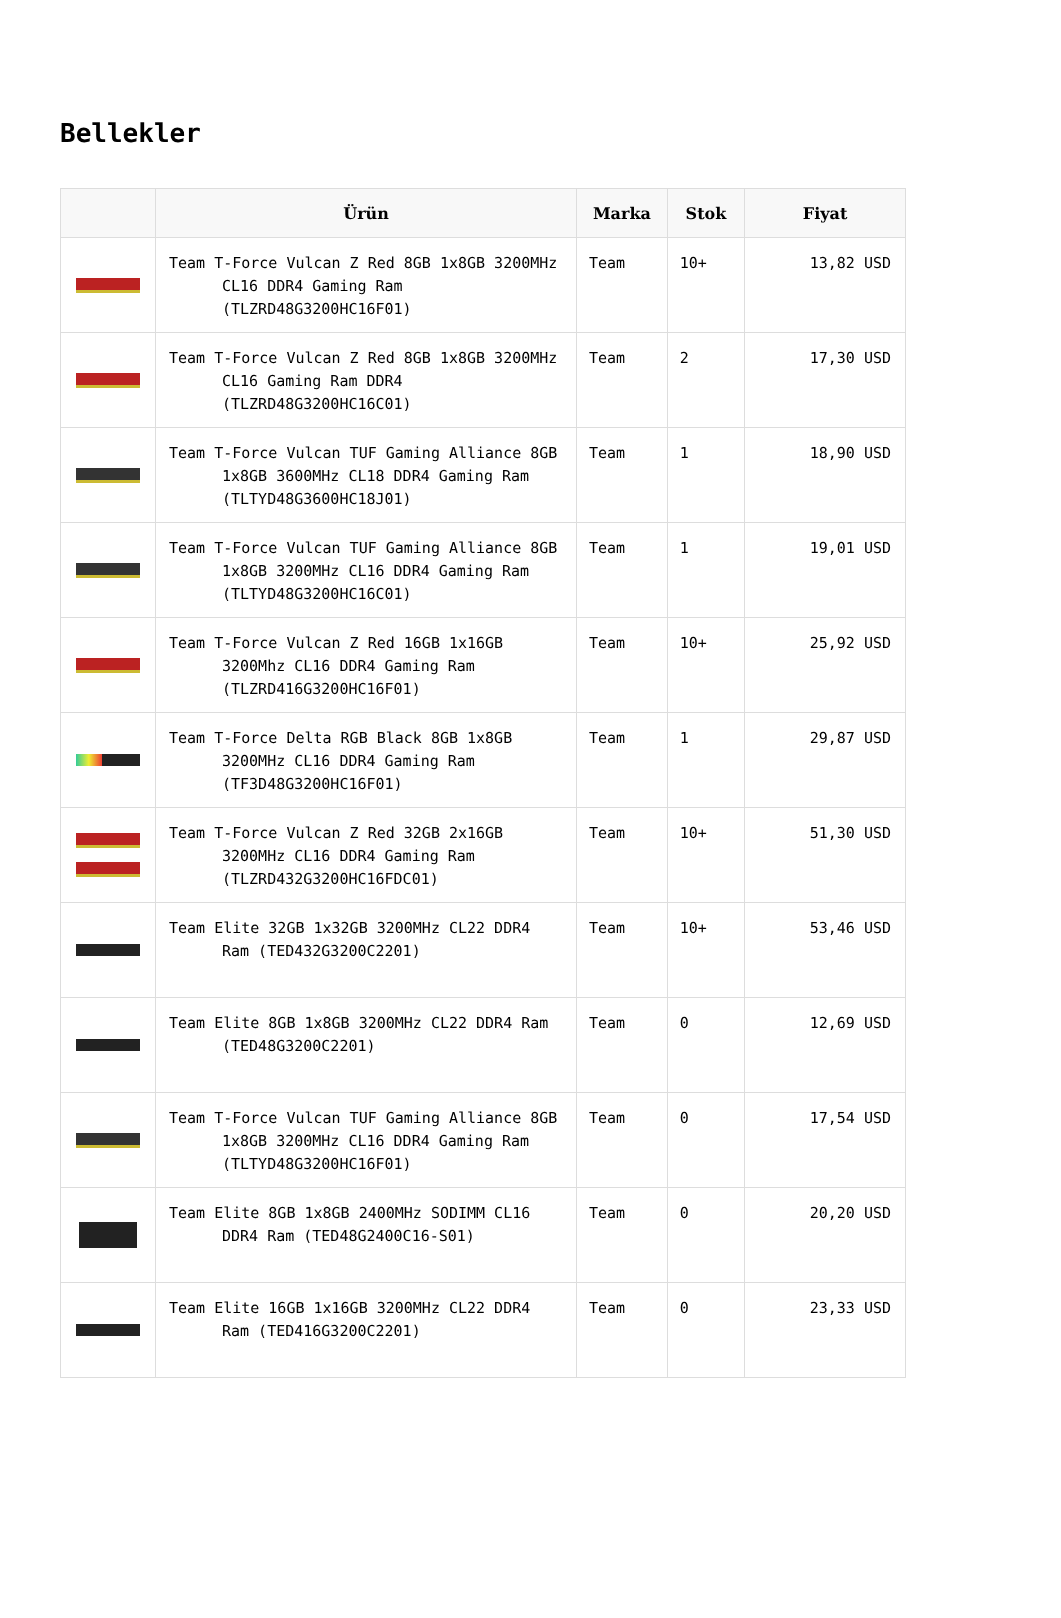Bellekler
| | Ürün | Marka | Stok | Fiyat |
| --- | --- | --- | --- | --- |
| | Team T-Force Vulcan Z Red 8GB 1x8GB 3200MHz CL16 DDR4 Gaming Ram (TLZRD48G3200HC16F01) | Team | 10+ | 13,82 USD |
| | Team T-Force Vulcan Z Red 8GB 1x8GB 3200MHz CL16 Gaming Ram DDR4 (TLZRD48G3200HC16C01) | Team | 2 | 17,30 USD |
| | Team T-Force Vulcan TUF Gaming Alliance 8GB 1x8GB 3600MHz CL18 DDR4 Gaming Ram (TLTYD48G3600HC18J01) | Team | 1 | 18,90 USD |
| | Team T-Force Vulcan TUF Gaming Alliance 8GB 1x8GB 3200MHz CL16 DDR4 Gaming Ram (TLTYD48G3200HC16C01) | Team | 1 | 19,01 USD |
| | Team T-Force Vulcan Z Red 16GB 1x16GB 3200Mhz CL16 DDR4 Gaming Ram (TLZRD416G3200HC16F01) | Team | 10+ | 25,92 USD |
| | Team T-Force Delta RGB Black 8GB 1x8GB 3200MHz CL16 DDR4 Gaming Ram (TF3D48G3200HC16F01) | Team | 1 | 29,87 USD |
| | Team T-Force Vulcan Z Red 32GB 2x16GB 3200MHz CL16 DDR4 Gaming Ram (TLZRD432G3200HC16FDC01) | Team | 10+ | 51,30 USD |
| | Team Elite 32GB 1x32GB 3200MHz CL22 DDR4 Ram (TED432G3200C2201) | Team | 10+ | 53,46 USD |
| | Team Elite 8GB 1x8GB 3200MHz CL22 DDR4 Ram (TED48G3200C2201) | Team | 0 | 12,69 USD |
| | Team T-Force Vulcan TUF Gaming Alliance 8GB 1x8GB 3200MHz CL16 DDR4 Gaming Ram (TLTYD48G3200HC16F01) | Team | 0 | 17,54 USD |
| | Team Elite 8GB 1x8GB 2400MHz SODIMM CL16 DDR4 Ram (TED48G2400C16-S01) | Team | 0 | 20,20 USD |
| | Team Elite 16GB 1x16GB 3200MHz CL22 DDR4 Ram (TED416G3200C2201) | Team | 0 | 23,33 USD |